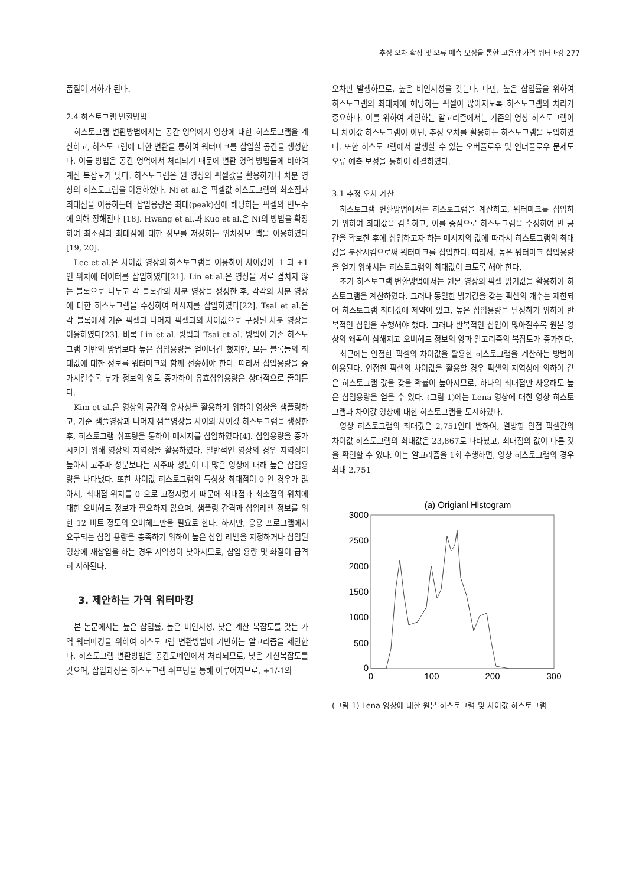추정 오차 확장 및 오류 예측 보정을 통한 고용량 가역 워터마킹 277
품질이 저하가 된다.
2.4 히스토그램 변환방법
히스토그램 변환방법에서는 공간 영역에서 영상에 대한 히스토그램을 계산하고, 히스토그램에 대한 변환을 통하여 워터마크를 삽입할 공간을 생성한다. 이들 방법은 공간 영역에서 처리되기 때문에 변환 영역 방법들에 비하여 계산 복잡도가 낮다. 히스토그램은 원 영상의 픽셀값을 활용하거나 차분 영상의 히스토그램을 이용하였다. Ni et al.은 픽셀값 히스토그램의 최소점과 최대점을 이용하는데 삽입용량은 최대(peak)점에 해당하는 픽셀의 빈도수에 의해 정해진다 [18]. Hwang et al.과 Kuo et al.은 Ni의 방법을 확장하여 최소점과 최대점에 대한 정보를 저장하는 위치정보 맵을 이용하였다[19, 20].
Lee et al.은 차이값 영상의 히스토그램을 이용하여 차이값이 -1 과 +1 인 위치에 데이터를 삽입하였다[21]. Lin et al.은 영상을 서로 겹치지 않는 블록으로 나누고 각 블록간의 차분 영상을 생성한 후, 각각의 차분 영상에 대한 히스토그램을 수정하여 메시지를 삽입하였다[22]. Tsai et al.은 각 블록에서 기준 픽셀과 나머지 픽셀과의 차이값으로 구성된 차분 영상을 이용하였다[23]. 비록 Lin et al. 방법과 Tsai et al. 방법이 기존 히스토그램 기반의 방법보다 높은 삽입용량을 얻어내긴 했지만, 모든 블록들의 최대값에 대한 정보를 워터마크와 함께 전송해야 한다. 따라서 삽입용량을 증가시킬수록 부가 정보의 양도 증가하여 유효삽입용량은 상대적으로 줄어든다.
Kim et al.은 영상의 공간적 유사성을 활용하기 위하여 영상을 샘플링하고, 기준 샘플영상과 나머지 샘플영상들 사이의 차이값 히스토그램을 생성한 후, 히스토그램 쉬프팅을 통하여 메시지를 삽입하였다[4]. 삽입용량을 증가시키기 위해 영상의 지역성을 활용하였다. 일반적인 영상의 경우 지역성이 높아서 고주파 성분보다는 저주파 성분이 더 많은 영상에 대해 높은 삽입용량을 나타냈다. 또한 차이값 히스토그램의 특성상 최대점이 0 인 경우가 많아서, 최대점 위치를 0 으로 고정시켰기 때문에 최대점과 최소점의 위치에 대한 오버헤드 정보가 필요하지 않으며, 샘플링 간격과 삽입레벨 정보를 위한 12 비트 정도의 오버헤드만을 필요로 한다. 하지만, 응용 프로그램에서 요구되는 삽입 용량을 충족하기 위하여 높은 삽입 레벨을 지정하거나 삽입된 영상에 재삽입을 하는 경우 지역성이 낮아지므로, 삽입 용량 및 화질이 급격히 저하된다.
3. 제안하는 가역 워터마킹
본 논문에서는 높은 삽입률, 높은 비인지성, 낮은 계산 복잡도를 갖는 가역 워터마킹을 위하여 히스토그램 변환방법에 기반하는 알고리즘을 제안한다. 히스토그램 변환방법은 공간도메인에서 처리되므로, 낮은 계산복잡도를 갖으며, 삽입과정은 히스토그램 쉬프팅을 통해 이루어지므로, +1/-1의
오차만 발생하므로, 높은 비인지성을 갖는다. 다만, 높은 삽입률을 위하여 히스토그램의 최대치에 해당하는 픽셀이 많아지도록 히스토그램의 처리가 중요하다. 이를 위하여 제안하는 알고리즘에서는 기존의 영상 히스토그램이나 차이값 히스토그램이 아닌, 추정 오차를 활용하는 히스토그램을 도입하였다. 또한 히스토그램에서 발생할 수 있는 오버플로우 및 언더플로우 문제도 오류 예측 보정을 통하여 해결하였다.
3.1 추정 오차 계산
히스토그램 변환방법에서는 히스토그램을 계산하고, 워터마크를 삽입하기 위하여 최대값을 검출하고, 이를 중심으로 히스토그램을 수정하여 빈 공간을 확보한 후에 삽입하고자 하는 메시지의 값에 따라서 히스토그램의 최대값을 분산시킴으로써 워터마크를 삽입한다. 따라서, 높은 워터마크 삽입용량을 얻기 위해서는 히스토그램의 최대값이 크도록 해야 한다.
초기 히스토그램 변환방법에서는 원본 영상의 픽셀 밝기값을 활용하여 히스토그램을 계산하였다. 그러나 동일한 밝기값을 갖는 픽셀의 개수는 제한되어 히스토그램 최대값에 제약이 있고, 높은 삽입용량을 달성하기 위하여 반복적인 삽입을 수행해야 했다. 그러나 반복적인 삽입이 많아질수록 원본 영상의 왜곡이 심해지고 오버헤드 정보의 양과 알고리즘의 복잡도가 증가한다.
최근에는 인접한 픽셀의 차이값을 활용한 히스토그램을 계산하는 방법이 이용된다. 인접한 픽셀의 차이값을 활용할 경우 픽셀의 지역성에 의하여 같은 히스토그램 값을 갖을 확률이 높아지므로, 하나의 최대점만 사용해도 높은 삽입용량을 얻을 수 있다. (그림 1)에는 Lena 영상에 대한 영상 히스토그램과 차이값 영상에 대한 히스토그램을 도시하였다.
영상 히스토그램의 최대값은 2,751인데 반하여, 열방향 인접 픽셀간의 차이값 히스토그램의 최대값은 23,867로 나타났고, 최대점의 값이 다른 것을 확인할 수 있다. 이는 알고리즘을 1회 수행하면, 영상 히스토그램의 경우 최대 2,751
(a) Origianl Histogram
3000
2500
2000
1500
1000
500
0
0
100
200
300
(그림 1) Lena 영상에 대한 원본 히스토그램 및 차이값 히스토그램